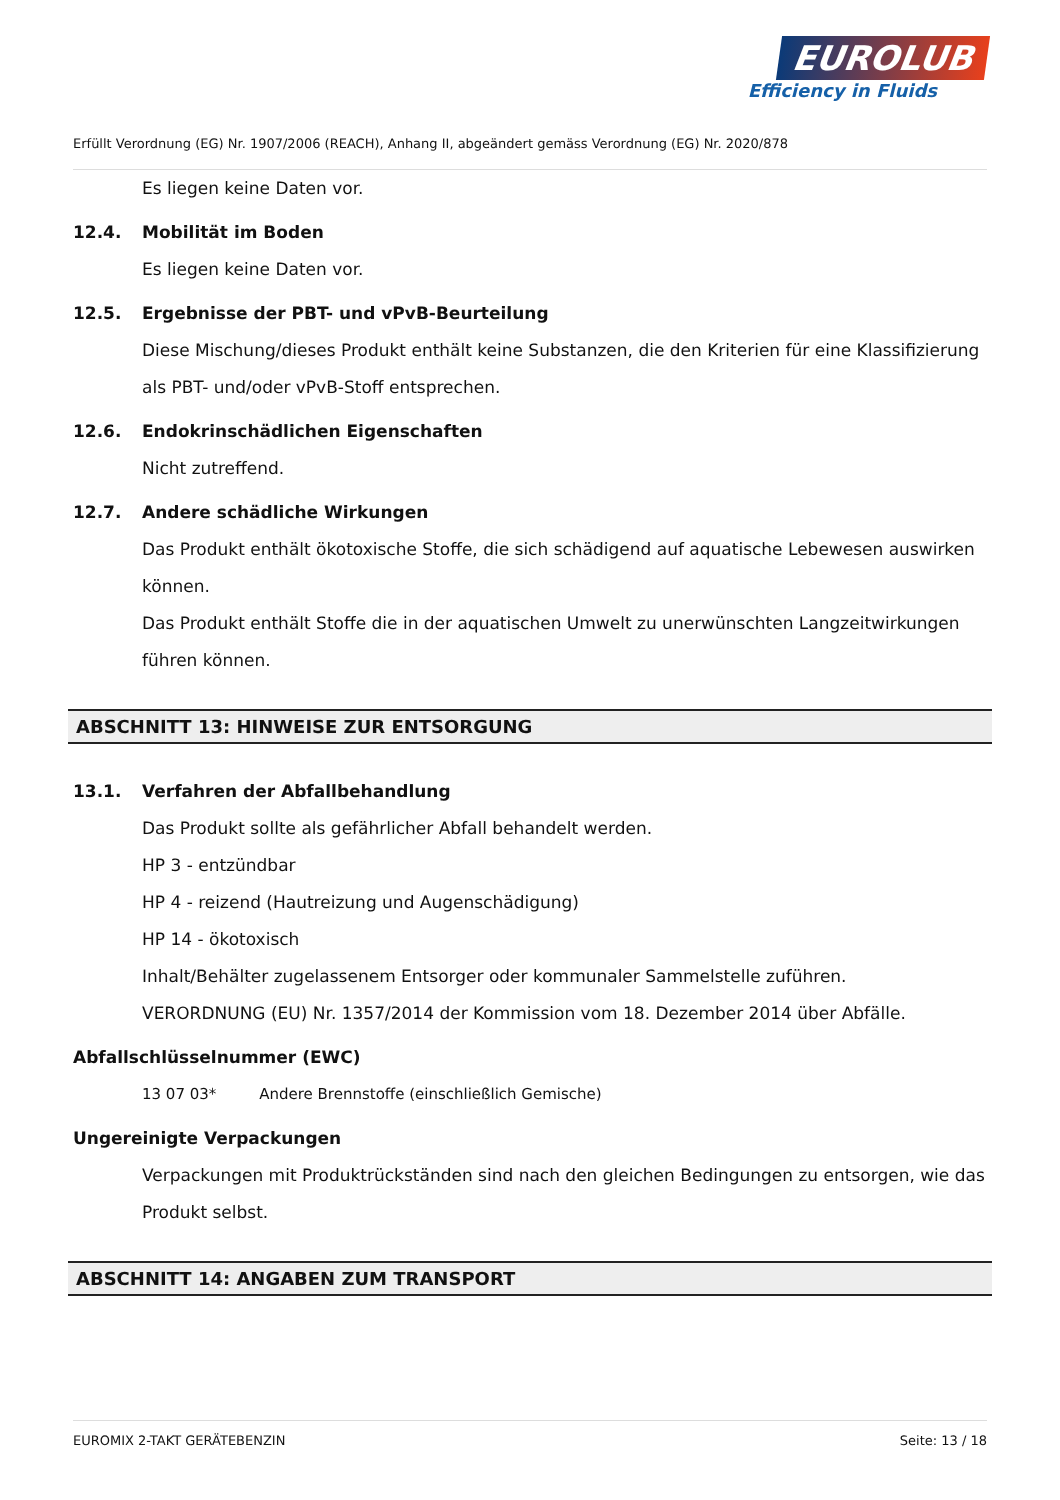EUROLUB
Efficiency in Fluids
Erfüllt Verordnung (EG) Nr. 1907/2006 (REACH), Anhang II, abgeändert gemäss Verordnung (EG) Nr. 2020/878
Es liegen keine Daten vor.
12.4. Mobilität im Boden
Es liegen keine Daten vor.
12.5. Ergebnisse der PBT- und vPvB-Beurteilung
Diese Mischung/dieses Produkt enthält keine Substanzen, die den Kriterien für eine Klassifizierung als PBT- und/oder vPvB-Stoff entsprechen.
12.6. Endokrinschädlichen Eigenschaften
Nicht zutreffend.
12.7. Andere schädliche Wirkungen
Das Produkt enthält ökotoxische Stoffe, die sich schädigend auf aquatische Lebewesen auswirken können.
Das Produkt enthält Stoffe die in der aquatischen Umwelt zu unerwünschten Langzeitwirkungen führen können.
ABSCHNITT 13: HINWEISE ZUR ENTSORGUNG
13.1. Verfahren der Abfallbehandlung
Das Produkt sollte als gefährlicher Abfall behandelt werden.
HP 3 - entzündbar
HP 4 - reizend (Hautreizung und Augenschädigung)
HP 14 - ökotoxisch
Inhalt/Behälter zugelassenem Entsorger oder kommunaler Sammelstelle zuführen.
VERORDNUNG (EU) Nr. 1357/2014 der Kommission vom 18. Dezember 2014 über Abfälle.
Abfallschlüsselnummer (EWC)
13 07 03* Andere Brennstoffe (einschließlich Gemische)
Ungereinigte Verpackungen
Verpackungen mit Produktrückständen sind nach den gleichen Bedingungen zu entsorgen, wie das Produkt selbst.
ABSCHNITT 14: ANGABEN ZUM TRANSPORT
EUROMIX 2-TAKT GERÄTEBENZIN Seite: 13 / 18